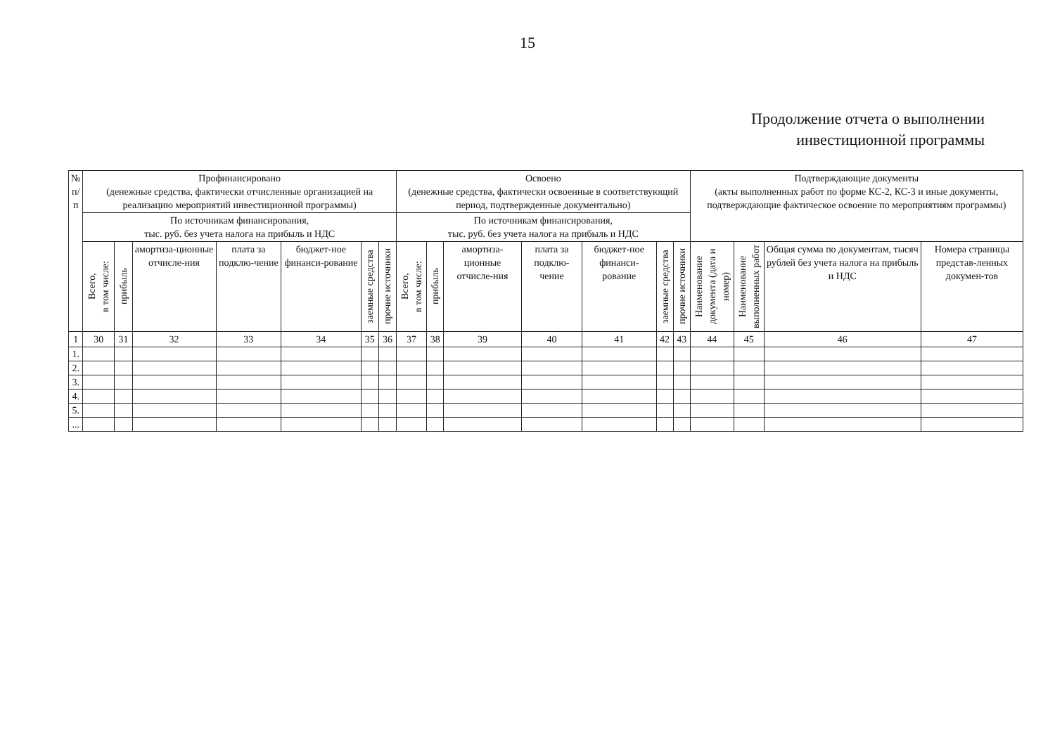15
Продолжение отчета о выполнении
инвестиционной программы
| № п/п | Профинансировано (денежные средства, фактически отчисленные организацией на реализацию мероприятий инвестиционной программы) | | | | | | | Освоено (денежные средства, фактически освоенные в соответствующий период, подтвержденные документально) | | | | | | | Подтверждающие документы (акты выполненных работ по форме КС-2, КС-3 и иные документы, подтверждающие фактическое освоение по мероприятиям программы) | | | |
| --- | --- | --- | --- | --- | --- | --- | --- | --- | --- | --- | --- | --- | --- | --- | --- | --- | --- | --- |
| | По источникам финансирования, тыс. руб. без учета налога на прибыль и НДС | | | | | | | По источникам финансирования, тыс. руб. без учета налога на прибыль и НДС | | | | | | | | | | |
| | Всего, в том числе: | прибыль | амортиза-ционные отчисле-ния | плата за подклю-чение | бюджет-ное финанси-рование | заемные средства | прочие источники | Всего, в том числе: | прибыль | амортиза-ционные отчисле-ния | плата за подклю-чение | бюджет-ное финанси-рование | заемные средства | прочие источники | Наименование документа (дата и номер) | Наименование выполненных работ | Общая сумма по документам, тысяч рублей без учета налога на прибыль и НДС | Номера страницы представ-ленных докумен-тов |
| 1 | 30 | 31 | 32 | 33 | 34 | 35 | 36 | 37 | 38 | 39 | 40 | 41 | 42 | 43 | 44 | 45 | 46 | 47 |
| 1. | | | | | | | | | | | | | | | | | | |
| 2. | | | | | | | | | | | | | | | | | | |
| 3. | | | | | | | | | | | | | | | | | | |
| 4. | | | | | | | | | | | | | | | | | | |
| 5. | | | | | | | | | | | | | | | | | | |
| ... | | | | | | | | | | | | | | | | | | |